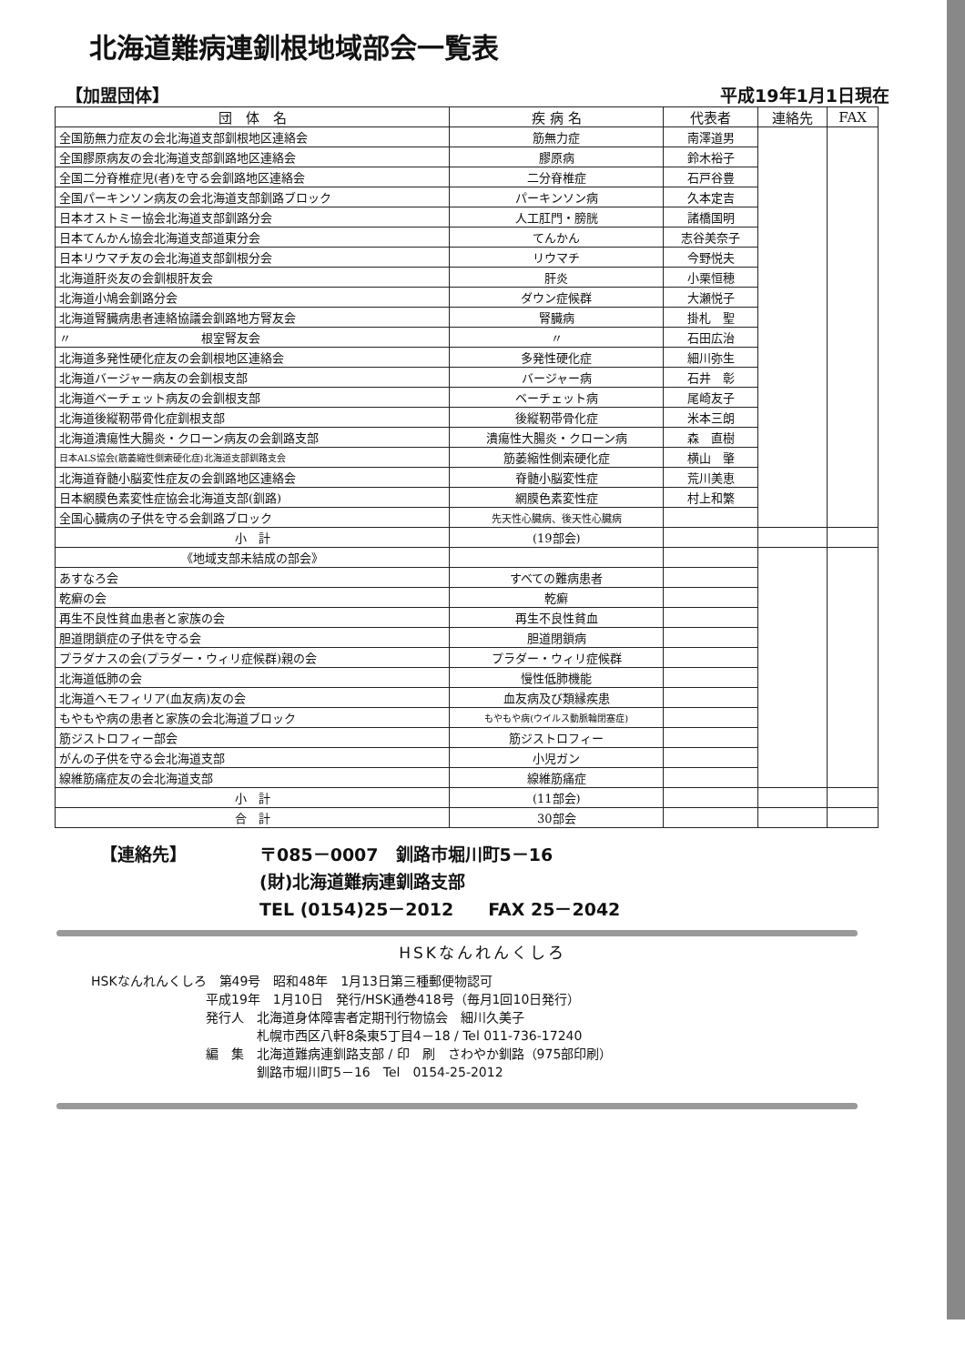北海道難病連釧根地域部会一覧表
【加盟団体】 平成19年1月1日現在
| 団 体 名 | 疾 病 名 | 代表者 | 連絡先 | FAX |
| --- | --- | --- | --- | --- |
| 全国筋無力症友の会北海道支部釧根地区連絡会 | 筋無力症 | 南澤道男 | | |
| 全国膠原病友の会北海道支部釧路地区連絡会 | 膠原病 | 鈴木裕子 | | |
| 全国二分脊椎症児(者)を守る会釧路地区連絡会 | 二分脊椎症 | 石戸谷豊 | | |
| 全国パーキンソン病友の会北海道支部釧路ブロック | パーキンソン病 | 久本定吉 | | |
| 日本オストミー協会北海道支部釧路分会 | 人工肛門・膀胱 | 諸橋国明 | | |
| 日本てんかん協会北海道支部道東分会 | てんかん | 志谷美奈子 | | |
| 日本リウマチ友の会北海道支部釧根分会 | リウマチ | 今野悦夫 | | |
| 北海道肝炎友の会釧根肝友会 | 肝炎 | 小栗恒穂 | | |
| 北海道小鳩会釧路分会 | ダウン症候群 | 大瀬悦子 | | |
| 北海道腎臓病患者連絡協議会釧路地方腎友会 | 腎臓病 | 掛札 聖 | | |
| 〃 根室腎友会 | 〃 | 石田広治 | | |
| 北海道多発性硬化症友の会釧根地区連絡会 | 多発性硬化症 | 細川弥生 | | |
| 北海道バージャー病友の会釧根支部 | バージャー病 | 石井 彰 | | |
| 北海道ベーチェット病友の会釧根支部 | ベーチェット病 | 尾崎友子 | | |
| 北海道後縦靭帯骨化症釧根支部 | 後縦靭帯骨化症 | 米本三朗 | | |
| 北海道潰瘍性大腸炎・クローン病友の会釧路支部 | 潰瘍性大腸炎・クローン病 | 森 直樹 | | |
| 日本ALS協会(筋萎縮性側索硬化症)北海道支部釧路支会 | 筋萎縮性側索硬化症 | 横山 肇 | | |
| 北海道脊髄小脳変性症友の会釧路地区連絡会 | 脊髄小脳変性症 | 荒川美恵 | | |
| 日本網膜色素変性症協会北海道支部(釧路) | 網膜色素変性症 | 村上和繁 | | |
| 全国心臓病の子供を守る会釧路ブロック | 先天性心臓病、後天性心臓病 | | | |
| 小 計 | (19部会) | | | |
| 《地域支部未結成の部会》 | | | | |
| あすなろ会 | すべての難病患者 | | | |
| 乾癬の会 | 乾癬 | | | |
| 再生不良性貧血患者と家族の会 | 再生不良性貧血 | | | |
| 胆道閉鎖症の子供を守る会 | 胆道閉鎖病 | | | |
| プラダナスの会(プラダー・ウィリ症候群)親の会 | プラダー・ウィリ症候群 | | | |
| 北海道低肺の会 | 慢性低肺機能 | | | |
| 北海道ヘモフィリア(血友病)友の会 | 血友病及び類縁疾患 | | | |
| もやもや病の患者と家族の会北海道ブロック | もやもや病(ウイルス動脈輪閉塞症) | | | |
| 筋ジストロフィー部会 | 筋ジストロフィー | | | |
| がんの子供を守る会北海道支部 | 小児ガン | | | |
| 線維筋痛症友の会北海道支部 | 線維筋痛症 | | | |
| 小 計 | (11部会) | | | |
| 合 計 | 30部会 | | | |
【連絡先】 〒085－0007　釧路市堀川町5－16
(財)北海道難病連釧路支部
TEL (0154)25－2012　　FAX 25－2042
HSKなんれんくしろ
HSKなんれんくしろ　第49号　昭和48年　1月13日第三種郵便物認可
　　　　　　　　　平成19年　1月10日　発行/HSK通巻418号（毎月1回10日発行）
　　　　　　　　　発行人　北海道身体障害者定期刊行物協会　細川久美子
　　　　　　　　　　　　　札幌市西区八軒8条東5丁目4－18 / Tel 011-736-17240
　　　　　　　　　編　集　北海道難病連釧路支部 / 印　刷　さわやか釧路（975部印刷）
　　　　　　　　　　　　　釧路市堀川町5－16　Tel　0154-25-2012